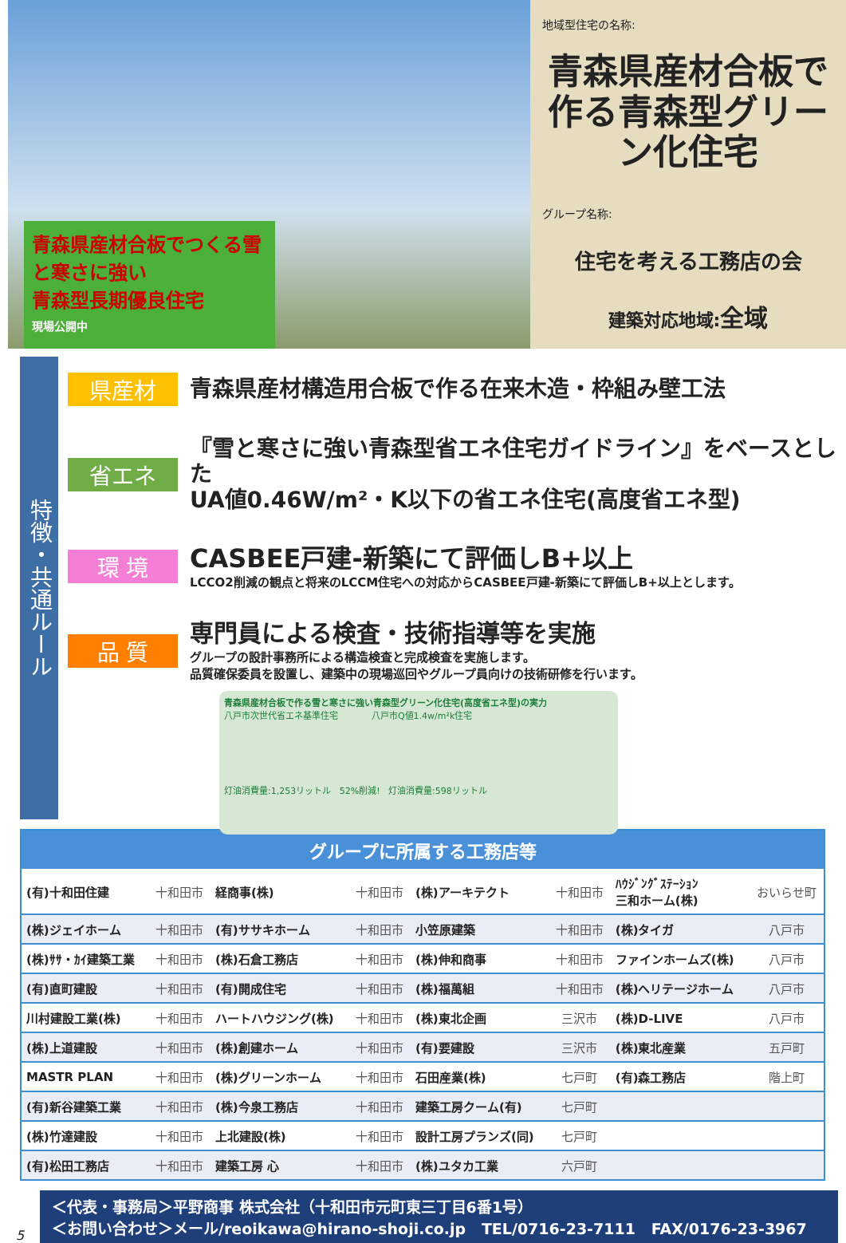青森県産材合板でつくる雪と寒さに強い
青森型長期優良住宅
現場公開中
地域型住宅の名称:
青森県産材合板で作る青森型グリーン化住宅
グループ名称:
住宅を考える工務店の会
建築対応地域:全域
特徴・共通ルール
県産材
青森県産材構造用合板で作る在来木造・枠組み壁工法
省エネ
『雪と寒さに強い青森型省エネ住宅ガイドライン』をベースとした
UA値0.46W/m²・K以下の省エネ住宅(高度省エネ型)
環 境
CASBEE戸建-新築にて評価しB+以上
LCCO2削減の観点と将来のLCCM住宅への対応からCASBEE戸建-新築にて評価しB+以上とします。
品 質
専門員による検査・技術指導等を実施
グループの設計事務所による構造検査と完成検査を実施します。
品質確保委員を設置し、建築中の現場巡回やグループ員向けの技術研修を行います。
青森県産材合板で作る雪と寒さに強い青森型グリーン化住宅(高度省エネ型)の実力
八戸市次世代省エネ基準住宅 八戸市Q値1.4w/m²k住宅
灯油消費量:1,253リットル 52%削減! 灯油消費量:598リットル
| グループに所属する工務店等 | | | | | | | |
| --- | --- | --- | --- | --- | --- | --- | --- |
| (有)十和田住建 | 十和田市 | 経商事(株) | 十和田市 | (株)アーキテクト | 十和田市 | ﾊｳｼﾞﾝｸﾞｽﾃｰｼｮﾝ 三和ホーム(株) | おいらせ町 |
| (株)ジェイホーム | 十和田市 | (有)ササキホーム | 十和田市 | 小笠原建築 | 十和田市 | (株)タイガ | 八戸市 |
| (株)ｻｻ・ｶｲ建築工業 | 十和田市 | (株)石倉工務店 | 十和田市 | (株)伸和商事 | 十和田市 | ファインホームズ(株) | 八戸市 |
| (有)直町建設 | 十和田市 | (有)開成住宅 | 十和田市 | (株)福萬組 | 十和田市 | (株)ヘリテージホーム | 八戸市 |
| 川村建設工業(株) | 十和田市 | ハートハウジング(株) | 十和田市 | (株)東北企画 | 三沢市 | (株)D-LIVE | 八戸市 |
| (株)上道建設 | 十和田市 | (株)創建ホーム | 十和田市 | (有)要建設 | 三沢市 | (株)東北産業 | 五戸町 |
| MASTR PLAN | 十和田市 | (株)グリーンホーム | 十和田市 | 石田産業(株) | 七戸町 | (有)森工務店 | 階上町 |
| (有)新谷建築工業 | 十和田市 | (株)今泉工務店 | 十和田市 | 建築工房クーム(有) | 七戸町 | | |
| (株)竹達建設 | 十和田市 | 上北建設(株) | 十和田市 | 設計工房プランズ(同) | 七戸町 | | |
| (有)松田工務店 | 十和田市 | 建築工房 心 | 十和田市 | (株)ユタカ工業 | 六戸町 | | |
5
＜代表・事務局＞平野商事 株式会社（十和田市元町東三丁目6番1号）
＜お問い合わせ＞メール/reoikawa@hirano-shoji.co.jp TEL/0716-23-7111 FAX/0176-23-3967